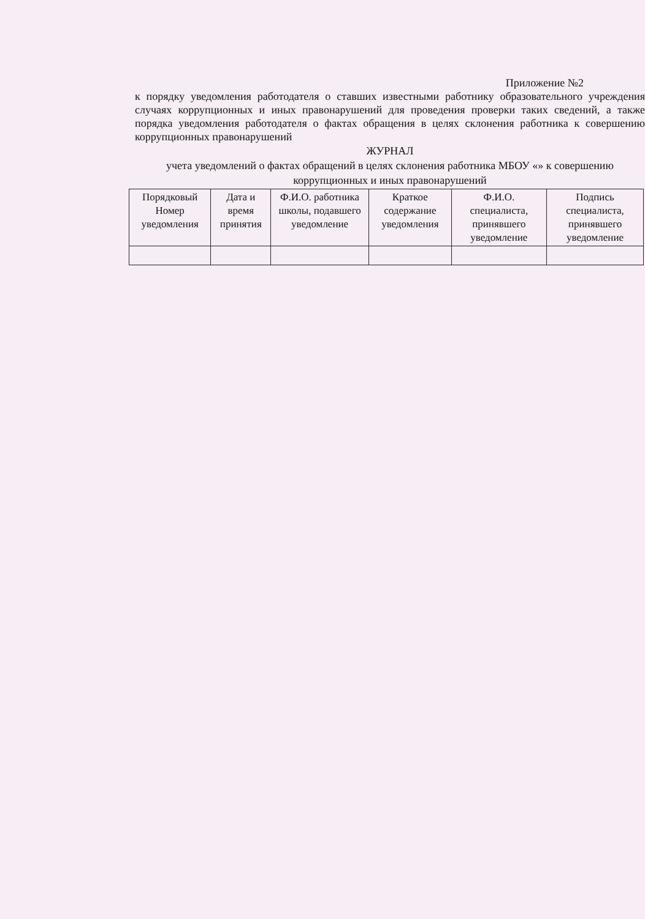Приложение №2
к порядку уведомления работодателя о ставших известными работнику образовательного учреждения случаях коррупционных и иных правонарушений для проведения проверки таких сведений, а также порядка уведомления работодателя о фактах обращения в целях склонения работника к совершению коррупционных правонарушений
ЖУРНАЛ
учета уведомлений о фактах обращений в целях склонения работника МБОУ «» к совершению коррупционных и иных правонарушений
| Порядковый Номер уведомления | Дата и время принятия | Ф.И.О. работника школы, подавшего уведомление | Краткое содержание уведомления | Ф.И.О. специалиста, принявшего уведомление | Подпись специалиста, принявшего уведомление |